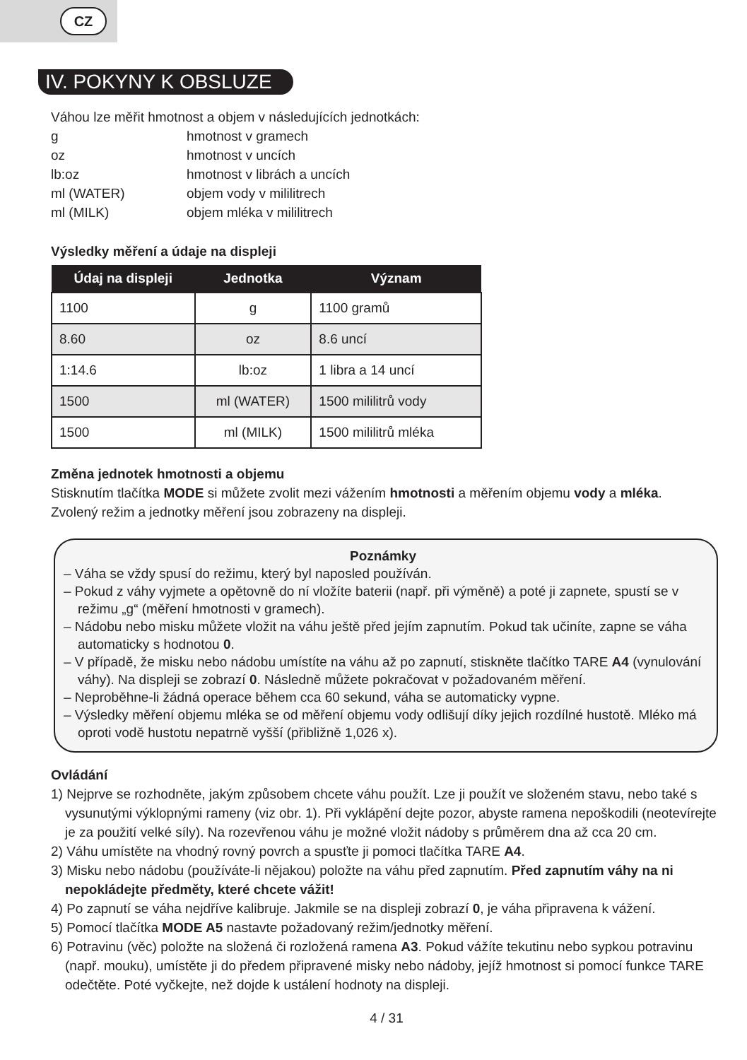CZ
IV. POKYNY K OBSLUZE
Váhou lze měřit hmotnost a objem v následujících jednotkách:
| g | hmotnost v gramech |
| oz | hmotnost v uncích |
| lb:oz | hmotnost v librách a uncích |
| ml (WATER) | objem vody v mililitrech |
| ml (MILK) | objem mléka v mililitrech |
Výsledky měření a údaje na displeji
| Údaj na displeji | Jednotka | Význam |
| --- | --- | --- |
| 1100 | g | 1100 gramů |
| 8.60 | oz | 8.6 uncí |
| 1:14.6 | lb:oz | 1 libra a 14 uncí |
| 1500 | ml (WATER) | 1500 mililitrů vody |
| 1500 | ml (MILK) | 1500 mililitrů mléka |
Změna jednotek hmotnosti a objemu
Stisknutím tlačítka MODE si můžete zvolit mezi vážením hmotnosti a měřením objemu vody a mléka. Zvolený režim a jednotky měření jsou zobrazeny na displeji.
Poznámky
– Váha se vždy spusí do režimu, který byl naposled používán.
– Pokud z váhy vyjmete a opětovně do ní vložíte baterii (např. při výměně) a poté ji zapnete, spustí se v režimu „g“ (měření hmotnosti v gramech).
– Nádobu nebo misku můžete vložit na váhu ještě před jejím zapnutím. Pokud tak učiníte, zapne se váha automaticky s hodnotou 0.
– V případě, že misku nebo nádobu umístíte na váhu až po zapnutí, stiskněte tlačítko TARE A4 (vynulování váhy). Na displeji se zobrazí 0. Následně můžete pokračovat v požadovaném měření.
– Neproběhne-li žádná operace během cca 60 sekund, váha se automaticky vypne.
– Výsledky měření objemu mléka se od měření objemu vody odlišují díky jejich rozdílné hustotě. Mléko má oproti vodě hustotu nepatrně vyšší (přibližně 1,026 x).
Ovládání
1) Nejprve se rozhodněte, jakým způsobem chcete váhu použít. Lze ji použít ve složeném stavu, nebo také s vysunutými výklopnými rameny (viz obr. 1). Při vyklápění dejte pozor, abyste ramena nepoškodili (neotevírejte je za použití velké síly). Na rozevřenou váhu je možné vložit nádoby s průměrem dna až cca 20 cm.
2) Váhu umístěte na vhodný rovný povrch a spusťte ji pomoci tlačítka TARE A4.
3) Misku nebo nádobu (používáte-li nějakou) položte na váhu před zapnutím. Před zapnutím váhy na ni nepokládejte předměty, které chcete vážit!
4) Po zapnutí se váha nejdříve kalibruje. Jakmile se na displeji zobrazí 0, je váha připravena k vážení.
5) Pomocí tlačítka MODE A5 nastavte požadovaný režim/jednotky měření.
6) Potravinu (věc) položte na složená či rozložená ramena A3. Pokud vážíte tekutinu nebo sypkou potravinu (např. mouku), umístěte ji do předem připravené misky nebo nádoby, jejíž hmotnost si pomocí funkce TARE odečtěte. Poté vyčkejte, než dojde k ustálení hodnoty na displeji.
4 / 31